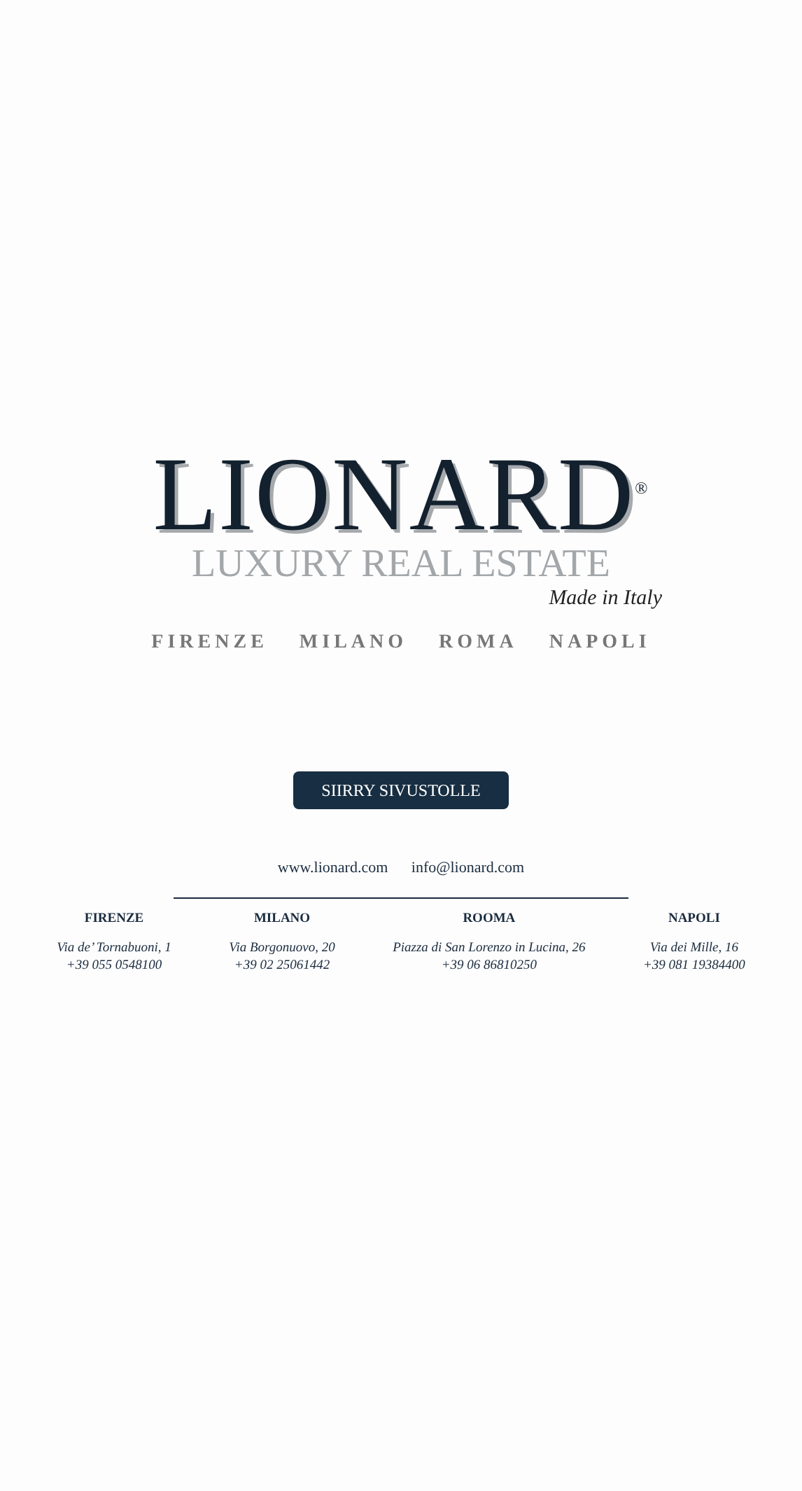LIONARD<sup>®</sup>
LUXURY REAL ESTATE
Made in Italy
FIRENZE MILANO ROMA NAPOLI
SIIRRY SIVUSTOLLE
www.lionard.com info@lionard.com
FIRENZE
Via de’ Tornabuoni, 1
+39 055 0548100
MILANO
Via Borgonuovo, 20
+39 02 25061442
ROOMA
Piazza di San Lorenzo in Lucina, 26
+39 06 86810250
NAPOLI
Via dei Mille, 16
+39 081 19384400